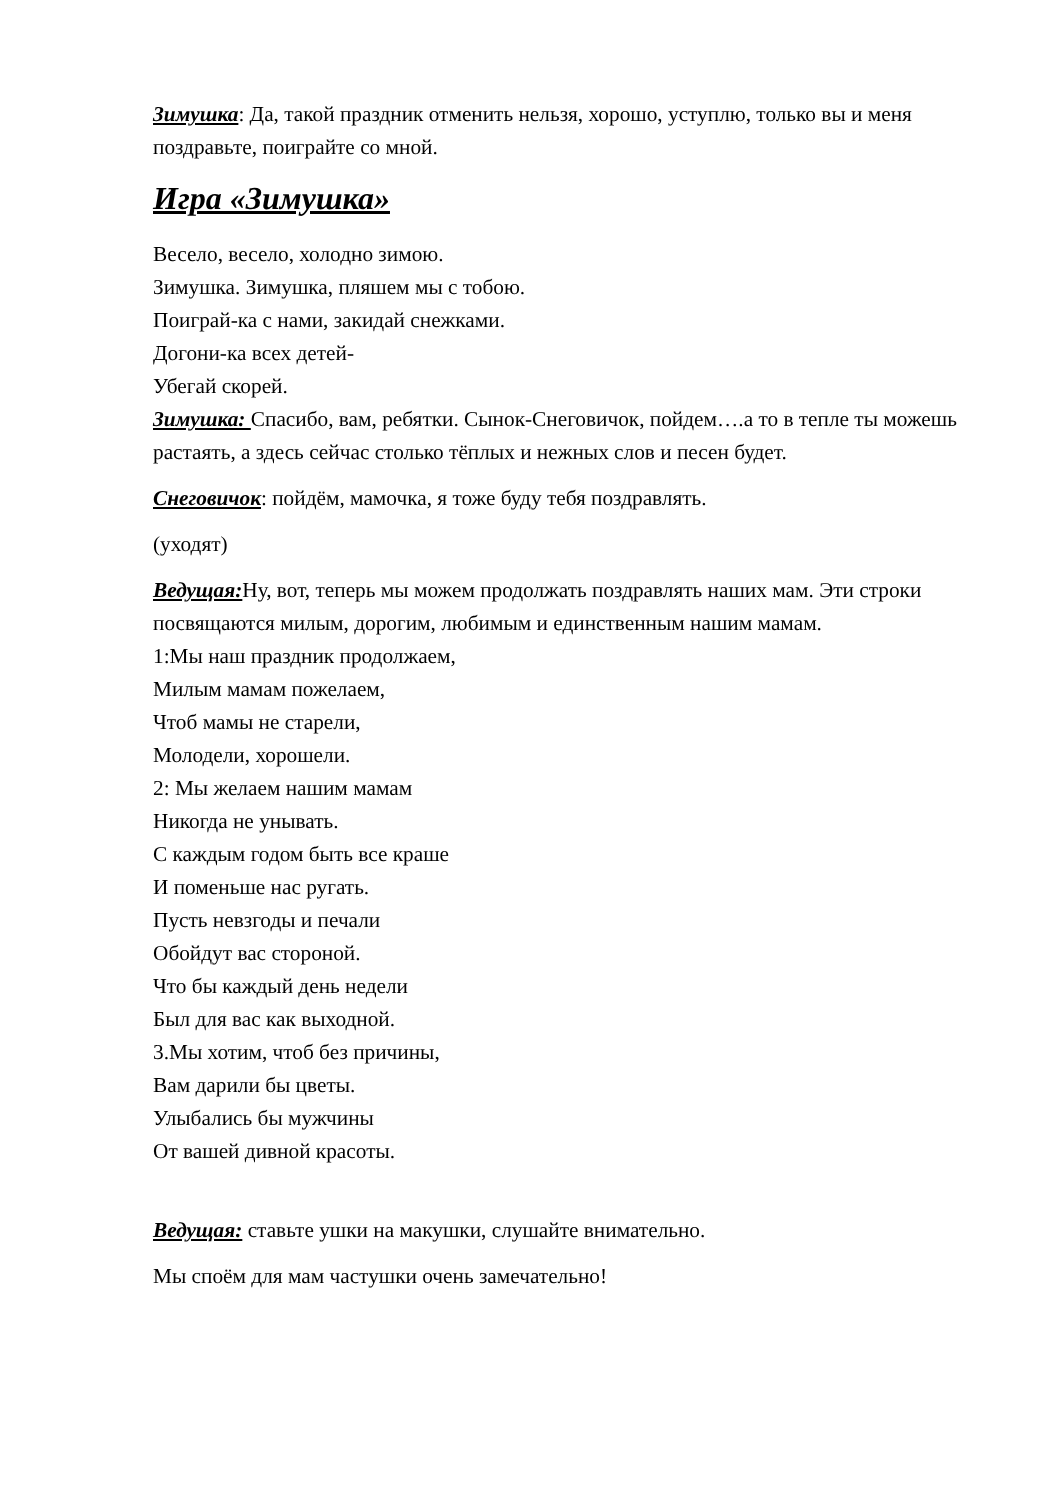Зимушка: Да, такой праздник отменить нельзя, хорошо, уступлю, только вы и меня поздравьте, поиграйте со мной.
Игра «Зимушка»
Весело, весело, холодно зимою.
Зимушка. Зимушка, пляшем мы с тобою.
Поиграй-ка с нами, закидай снежками.
Догони-ка всех детей-
Убегай скорей.
Зимушка: Спасибо, вам, ребятки. Сынок-Снеговичок, пойдем….а то в тепле ты можешь растаять, а здесь сейчас столько тёплых и нежных слов и песен будет.
Снеговичок: пойдём, мамочка, я тоже буду тебя поздравлять.
(уходят)
Ведущая: Ну, вот, теперь мы можем продолжать поздравлять наших мам. Эти строки посвящаются милым, дорогим, любимым и единственным нашим мамам.
1:Мы наш праздник продолжаем,
Милым мамам пожелаем,
Чтоб мамы не старели,
Молодели, хорошели.
2: Мы желаем нашим мамам
Никогда не унывать.
С каждым годом быть все краше
И поменьше нас ругать.
Пусть невзгоды и печали
Обойдут вас стороной.
Что бы каждый день недели
Был для вас как выходной.
3.Мы хотим, чтоб без причины,
Вам дарили бы цветы.
Улыбались бы мужчины
От вашей дивной красоты.
Ведущая: ставьте ушки на макушки, слушайте внимательно.
Мы споём для мам частушки очень замечательно!